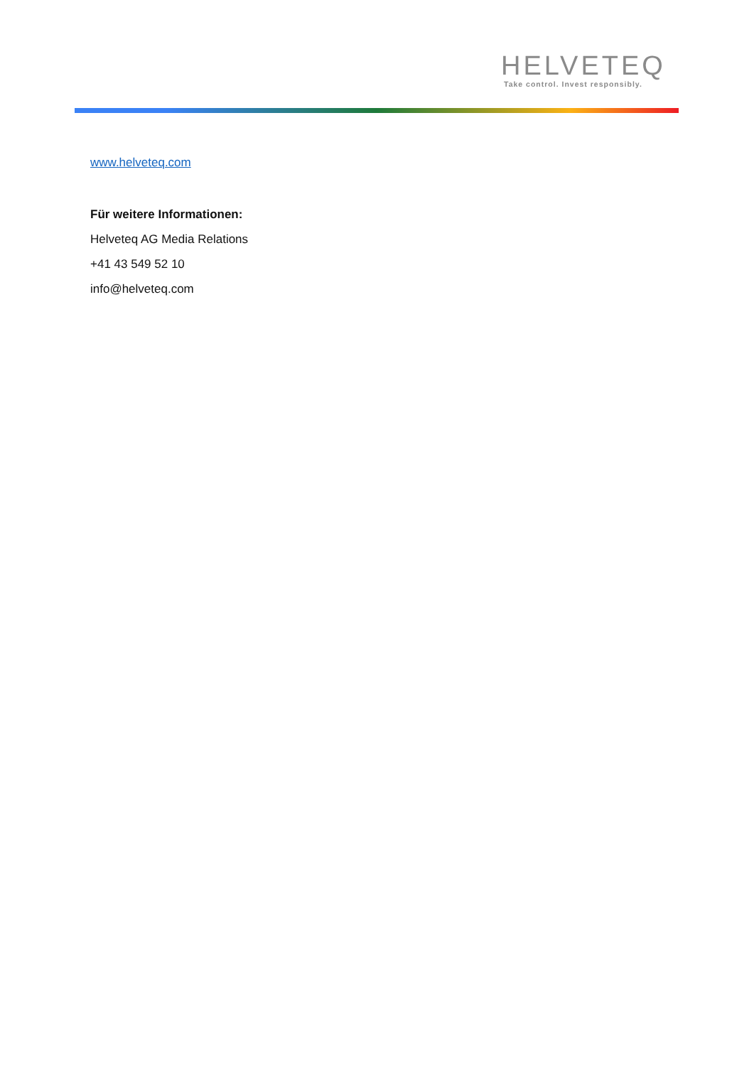HELVETEQ
Take control. Invest responsibly.
www.helveteq.com
Für weitere Informationen:
Helveteq AG Media Relations
+41 43 549 52 10
info@helveteq.com